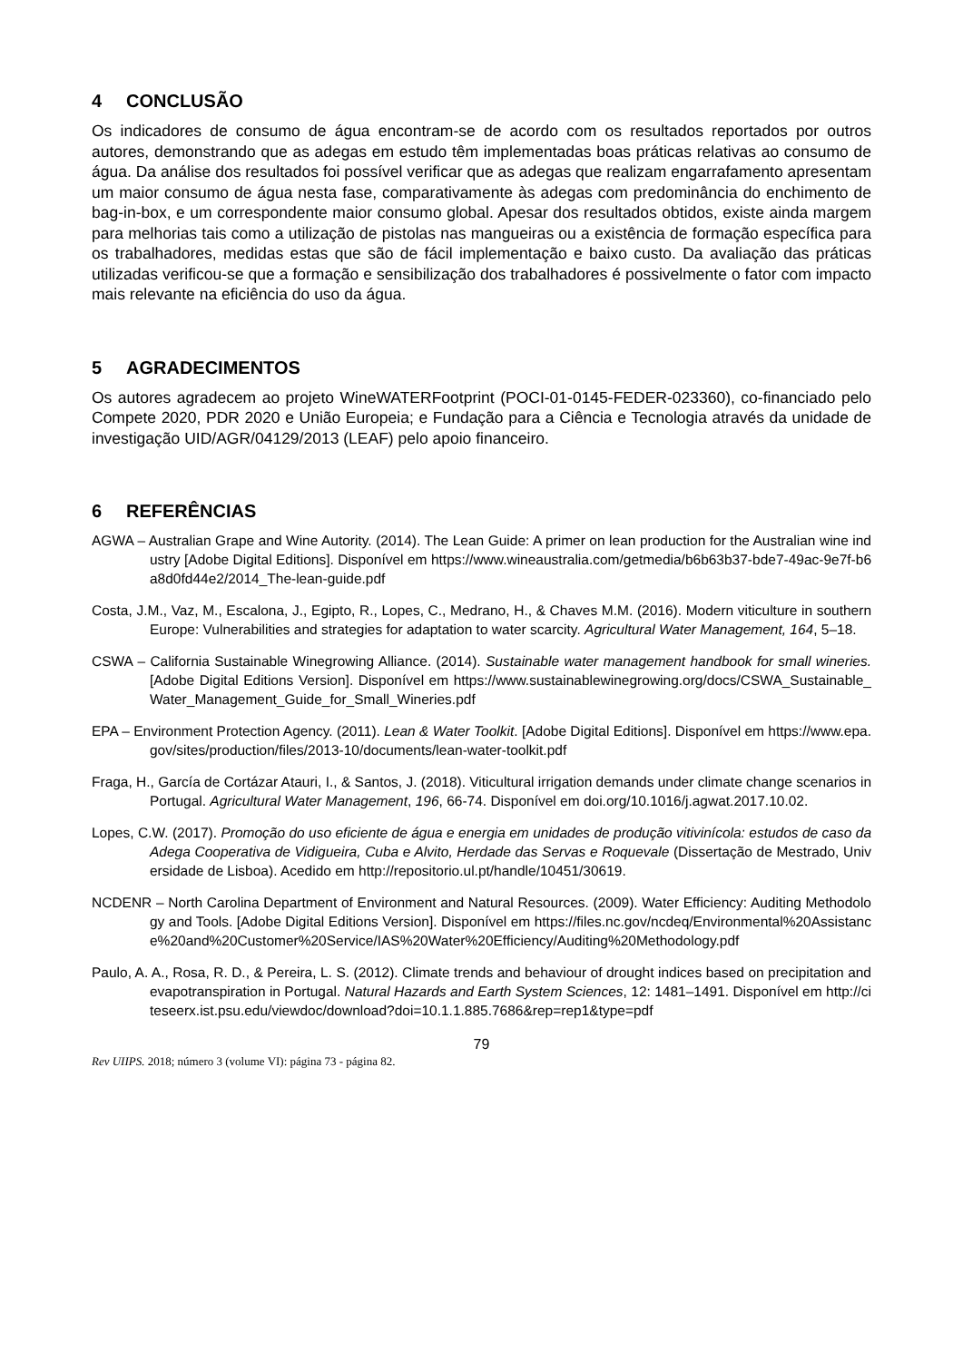4 CONCLUSÃO
Os indicadores de consumo de água encontram-se de acordo com os resultados reportados por outros autores, demonstrando que as adegas em estudo têm implementadas boas práticas relativas ao consumo de água. Da análise dos resultados foi possível verificar que as adegas que realizam engarrafamento apresentam um maior consumo de água nesta fase, comparativamente às adegas com predominância do enchimento de bag-in-box, e um correspondente maior consumo global. Apesar dos resultados obtidos, existe ainda margem para melhorias tais como a utilização de pistolas nas mangueiras ou a existência de formação específica para os trabalhadores, medidas estas que são de fácil implementação e baixo custo. Da avaliação das práticas utilizadas verificou-se que a formação e sensibilização dos trabalhadores é possivelmente o fator com impacto mais relevante na eficiência do uso da água.
5 AGRADECIMENTOS
Os autores agradecem ao projeto WineWATERFootprint (POCI-01-0145-FEDER-023360), co-financiado pelo Compete 2020, PDR 2020 e União Europeia; e Fundação para a Ciência e Tecnologia através da unidade de investigação UID/AGR/04129/2013 (LEAF) pelo apoio financeiro.
6 REFERÊNCIAS
AGWA – Australian Grape and Wine Autority. (2014). The Lean Guide: A primer on lean production for the Australian wine industry [Adobe Digital Editions]. Disponível em https://www.wineaustralia.com/getmedia/b6b63b37-bde7-49ac-9e7f-b6a8d0fd44e2/2014_The-lean-guide.pdf
Costa, J.M., Vaz, M., Escalona, J., Egipto, R., Lopes, C., Medrano, H., & Chaves M.M. (2016). Modern viticulture in southern Europe: Vulnerabilities and strategies for adaptation to water scarcity. Agricultural Water Management, 164, 5–18.
CSWA – California Sustainable Winegrowing Alliance. (2014). Sustainable water management handbook for small wineries. [Adobe Digital Editions Version]. Disponível em https://www.sustainablewinegrowing.org/docs/CSWA_Sustainable_Water_Management_Guide_for_Small_Wineries.pdf
EPA – Environment Protection Agency. (2011). Lean & Water Toolkit. [Adobe Digital Editions]. Disponível em https://www.epa.gov/sites/production/files/2013-10/documents/lean-water-toolkit.pdf
Fraga, H., García de Cortázar Atauri, I., & Santos, J. (2018). Viticultural irrigation demands under climate change scenarios in Portugal. Agricultural Water Management, 196, 66-74. Disponível em doi.org/10.1016/j.agwat.2017.10.02.
Lopes, C.W. (2017). Promoção do uso eficiente de água e energia em unidades de produção vitivinícola: estudos de caso da Adega Cooperativa de Vidigueira, Cuba e Alvito, Herdade das Servas e Roquevale (Dissertação de Mestrado, Universidade de Lisboa). Acedido em http://repositorio.ul.pt/handle/10451/30619.
NCDENR – North Carolina Department of Environment and Natural Resources. (2009). Water Efficiency: Auditing Methodology and Tools. [Adobe Digital Editions Version]. Disponível em https://files.nc.gov/ncdeq/Environmental%20Assistance%20and%20Customer%20Service/IAS%20Water%20Efficiency/Auditing%20Methodology.pdf
Paulo, A. A., Rosa, R. D., & Pereira, L. S. (2012). Climate trends and behaviour of drought indices based on precipitation and evapotranspiration in Portugal. Natural Hazards and Earth System Sciences, 12: 1481–1491. Disponível em http://citeseerx.ist.psu.edu/viewdoc/download?doi=10.1.1.885.7686&rep=rep1&type=pdf
79
Rev UIIPS. 2018; número 3 (volume VI): página 73 - página 82.